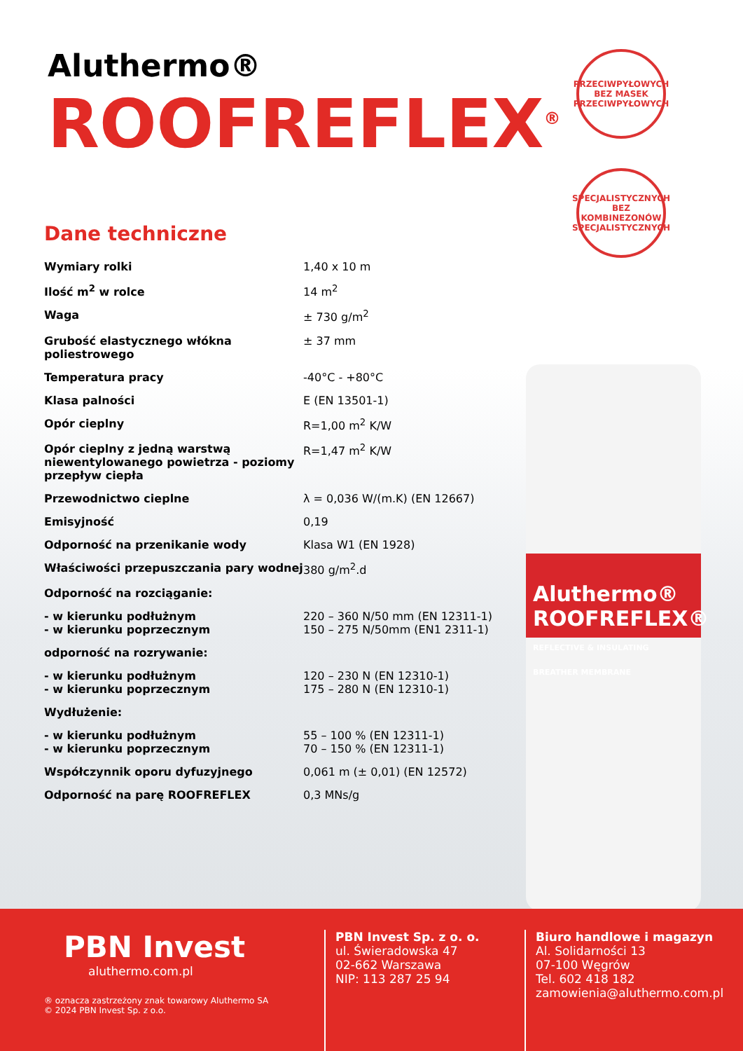Aluthermo®
ROOFREFLEX<sup>®</sup>
PRZECIWPYŁOWYCH
BEZ MASEK
PRZECIWPYŁOWYCH
SPECJALISTYCZNYCH
BEZ KOMBINEZONÓW
SPECJALISTYCZNYCH
Aluthermo® ROOFREFLEX®
REFLECTIVE & INSULATING BREATHER MEMBRANE
Dane techniczne
| Wymiary rolki | 1,40 x 10 m |
| Ilość m<sup>2</sup> w rolce | 14 m<sup>2</sup> |
| Waga | ± 730 g/m<sup>2</sup> |
| Grubość elastycznego włókna poliestrowego | ± 37 mm |
| Temperatura pracy | -40°C - +80°C |
| Klasa palności | E (EN 13501-1) |
| Opór cieplny | R=1,00 m<sup>2</sup> K/W |
| Opór cieplny z jedną warstwą niewentylowanego powietrza - poziomy przepływ ciepła | R=1,47 m<sup>2</sup> K/W |
| Przewodnictwo cieplne | λ = 0,036 W/(m.K) (EN 12667) |
| Emisyjność | 0,19 |
| Odporność na przenikanie wody | Klasa W1 (EN 1928) |
| Właściwości przepuszczania pary wodnej | 380 g/m<sup>2</sup>.d |
| Odporność na rozciąganie: | |
| - w kierunku podłużnym - w kierunku poprzecznym | 220 – 360 N/50 mm (EN 12311-1) 150 – 275 N/50mm (EN1 2311-1) |
| odporność na rozrywanie: | |
| - w kierunku podłużnym - w kierunku poprzecznym | 120 – 230 N (EN 12310-1) 175 – 280 N (EN 12310-1) |
| Wydłużenie: | |
| - w kierunku podłużnym - w kierunku poprzecznym | 55 – 100 % (EN 12311-1) 70 – 150 % (EN 12311-1) |
| Współczynnik oporu dyfuzyjnego | 0,061 m (± 0,01) (EN 12572) |
| Odporność na parę ROOFREFLEX | 0,3 MNs/g |
PBN Invest
aluthermo.com.pl
® oznacza zastrzeżony znak towarowy Aluthermo SA
© 2024 PBN Invest Sp. z o.o.
PBN Invest Sp. z o. o.
ul. Świeradowska 47
02-662 Warszawa
NIP: 113 287 25 94
Biuro handlowe i magazyn
Al. Solidarności 13
07-100 Węgrów
Tel. 602 418 182
zamowienia@aluthermo.com.pl